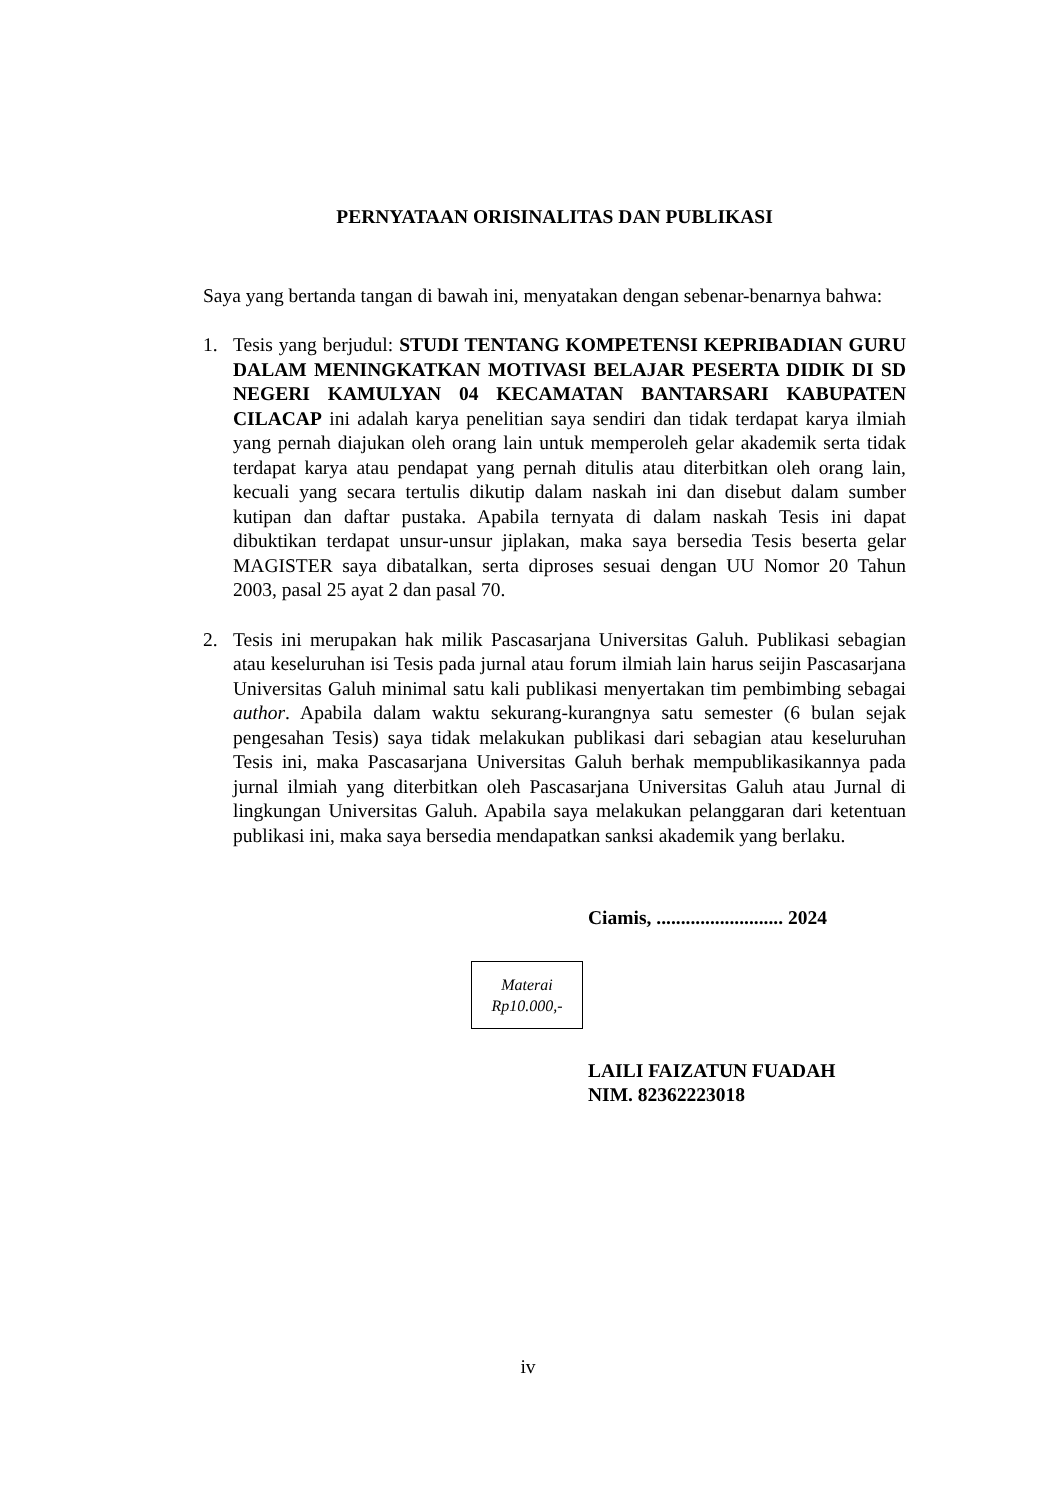PERNYATAAN ORISINALITAS DAN PUBLIKASI
Saya yang bertanda tangan di bawah ini, menyatakan dengan sebenar-benarnya bahwa:
1. Tesis yang berjudul: STUDI TENTANG KOMPETENSI KEPRIBADIAN GURU DALAM MENINGKATKAN MOTIVASI BELAJAR PESERTA DIDIK DI SD NEGERI KAMULYAN 04 KECAMATAN BANTARSARI KABUPATEN CILACAP ini adalah karya penelitian saya sendiri dan tidak terdapat karya ilmiah yang pernah diajukan oleh orang lain untuk memperoleh gelar akademik serta tidak terdapat karya atau pendapat yang pernah ditulis atau diterbitkan oleh orang lain, kecuali yang secara tertulis dikutip dalam naskah ini dan disebut dalam sumber kutipan dan daftar pustaka. Apabila ternyata di dalam naskah Tesis ini dapat dibuktikan terdapat unsur-unsur jiplakan, maka saya bersedia Tesis beserta gelar MAGISTER saya dibatalkan, serta diproses sesuai dengan UU Nomor 20 Tahun 2003, pasal 25 ayat 2 dan pasal 70.
2. Tesis ini merupakan hak milik Pascasarjana Universitas Galuh. Publikasi sebagian atau keseluruhan isi Tesis pada jurnal atau forum ilmiah lain harus seijin Pascasarjana Universitas Galuh minimal satu kali publikasi menyertakan tim pembimbing sebagai author. Apabila dalam waktu sekurang-kurangnya satu semester (6 bulan sejak pengesahan Tesis) saya tidak melakukan publikasi dari sebagian atau keseluruhan Tesis ini, maka Pascasarjana Universitas Galuh berhak mempublikasikannya pada jurnal ilmiah yang diterbitkan oleh Pascasarjana Universitas Galuh atau Jurnal di lingkungan Universitas Galuh. Apabila saya melakukan pelanggaran dari ketentuan publikasi ini, maka saya bersedia mendapatkan sanksi akademik yang berlaku.
Ciamis, .......................... 2024
Materai
Rp10.000,-
LAILI FAIZATUN FUADAH
NIM. 82362223018
iv